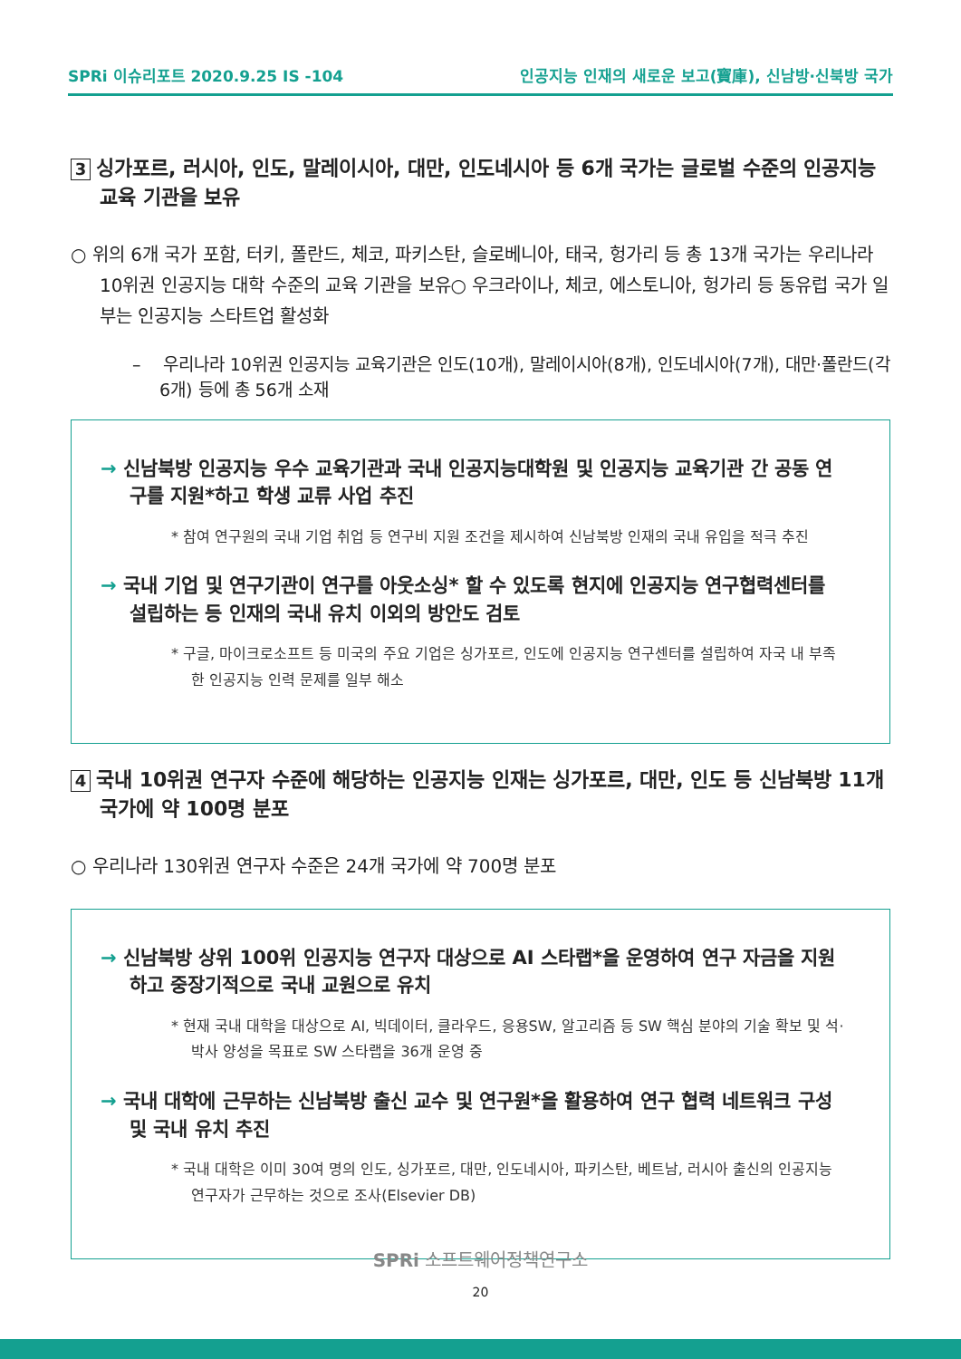SPRi 이슈리포트 2020.9.25 IS -104 인공지능 인재의 새로운 보고(寶庫), 신남방·신북방 국가
3 싱가포르, 러시아, 인도, 말레이시아, 대만, 인도네시아 등 6개 국가는 글로벌 수준의 인공지능 교육 기관을 보유
○ 위의 6개 국가 포함, 터키, 폴란드, 체코, 파키스탄, 슬로베니아, 태국, 헝가리 등 총 13개 국가는 우리나라 10위권 인공지능 대학 수준의 교육 기관을 보유○ 우크라이나, 체코, 에스토니아, 헝가리 등 동유럽 국가 일부는 인공지능 스타트업 활성화
– 우리나라 10위권 인공지능 교육기관은 인도(10개), 말레이시아(8개), 인도네시아(7개), 대만·폴란드(각 6개) 등에 총 56개 소재
→ 신남북방 인공지능 우수 교육기관과 국내 인공지능대학원 및 인공지능 교육기관 간 공동 연구를 지원*하고 학생 교류 사업 추진
* 참여 연구원의 국내 기업 취업 등 연구비 지원 조건을 제시하여 신남북방 인재의 국내 유입을 적극 추진
→ 국내 기업 및 연구기관이 연구를 아웃소싱* 할 수 있도록 현지에 인공지능 연구협력센터를 설립하는 등 인재의 국내 유치 이외의 방안도 검토
* 구글, 마이크로소프트 등 미국의 주요 기업은 싱가포르, 인도에 인공지능 연구센터를 설립하여 자국 내 부족한 인공지능 인력 문제를 일부 해소
4 국내 10위권 연구자 수준에 해당하는 인공지능 인재는 싱가포르, 대만, 인도 등 신남북방 11개 국가에 약 100명 분포
○ 우리나라 130위권 연구자 수준은 24개 국가에 약 700명 분포
→ 신남북방 상위 100위 인공지능 연구자 대상으로 AI 스타랩*을 운영하여 연구 자금을 지원하고 중장기적으로 국내 교원으로 유치
* 현재 국내 대학을 대상으로 AI, 빅데이터, 클라우드, 응용SW, 알고리즘 등 SW 핵심 분야의 기술 확보 및 석·박사 양성을 목표로 SW 스타랩을 36개 운영 중
→ 국내 대학에 근무하는 신남북방 출신 교수 및 연구원*을 활용하여 연구 협력 네트워크 구성 및 국내 유치 추진
* 국내 대학은 이미 30여 명의 인도, 싱가포르, 대만, 인도네시아, 파키스탄, 베트남, 러시아 출신의 인공지능 연구자가 근무하는 것으로 조사(Elsevier DB)
SPRi 소프트웨어정책연구소
20